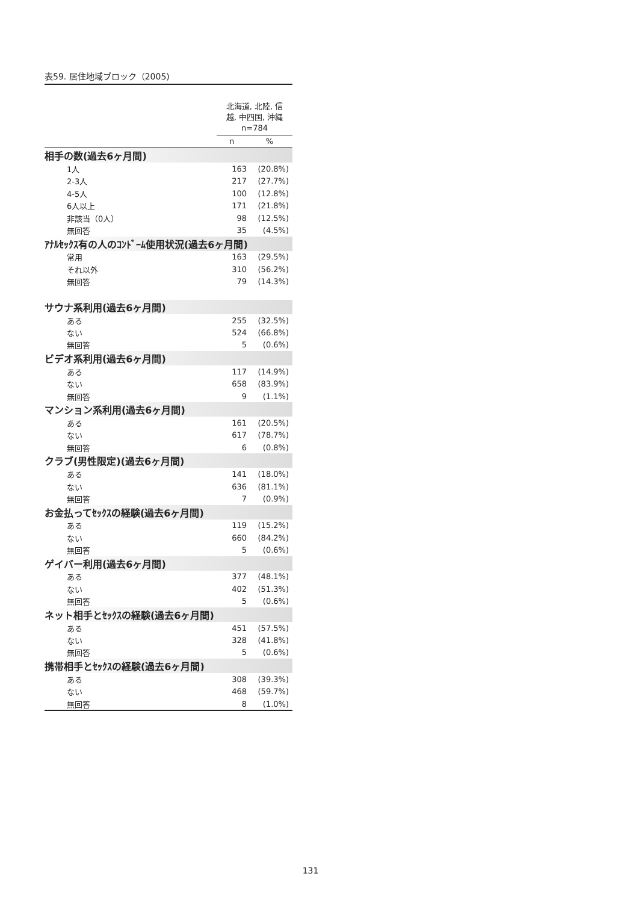表59. 居住地域ブロック（2005)
| | 北海道, 北陸, 信 越, 中四国, 沖縄 n=784 | |
| --- | --- | --- |
| | n | % |
| 相手の数(過去6ヶ月間) | | |
| 1人 | 163 | (20.8%) |
| 2-3人 | 217 | (27.7%) |
| 4-5人 | 100 | (12.8%) |
| 6人以上 | 171 | (21.8%) |
| 非該当（0人） | 98 | (12.5%) |
| 無回答 | 35 | (4.5%) |
| ｱﾅﾙｾｯｸｽ有の人のｺﾝﾄﾞｰﾑ使用状況(過去6ヶ月間) | | |
| 常用 | 163 | (29.5%) |
| それ以外 | 310 | (56.2%) |
| 無回答 | 79 | (14.3%) |
| サウナ系利用(過去6ヶ月間) | | |
| ある | 255 | (32.5%) |
| ない | 524 | (66.8%) |
| 無回答 | 5 | (0.6%) |
| ビデオ系利用(過去6ヶ月間) | | |
| ある | 117 | (14.9%) |
| ない | 658 | (83.9%) |
| 無回答 | 9 | (1.1%) |
| マンション系利用(過去6ヶ月間) | | |
| ある | 161 | (20.5%) |
| ない | 617 | (78.7%) |
| 無回答 | 6 | (0.8%) |
| クラブ(男性限定)(過去6ヶ月間) | | |
| ある | 141 | (18.0%) |
| ない | 636 | (81.1%) |
| 無回答 | 7 | (0.9%) |
| お金払ってｾｯｸｽの経験(過去6ヶ月間) | | |
| ある | 119 | (15.2%) |
| ない | 660 | (84.2%) |
| 無回答 | 5 | (0.6%) |
| ゲイバー利用(過去6ヶ月間) | | |
| ある | 377 | (48.1%) |
| ない | 402 | (51.3%) |
| 無回答 | 5 | (0.6%) |
| ネット相手とｾｯｸｽの経験(過去6ヶ月間) | | |
| ある | 451 | (57.5%) |
| ない | 328 | (41.8%) |
| 無回答 | 5 | (0.6%) |
| 携帯相手とｾｯｸｽの経験(過去6ヶ月間) | | |
| ある | 308 | (39.3%) |
| ない | 468 | (59.7%) |
| 無回答 | 8 | (1.0%) |
131